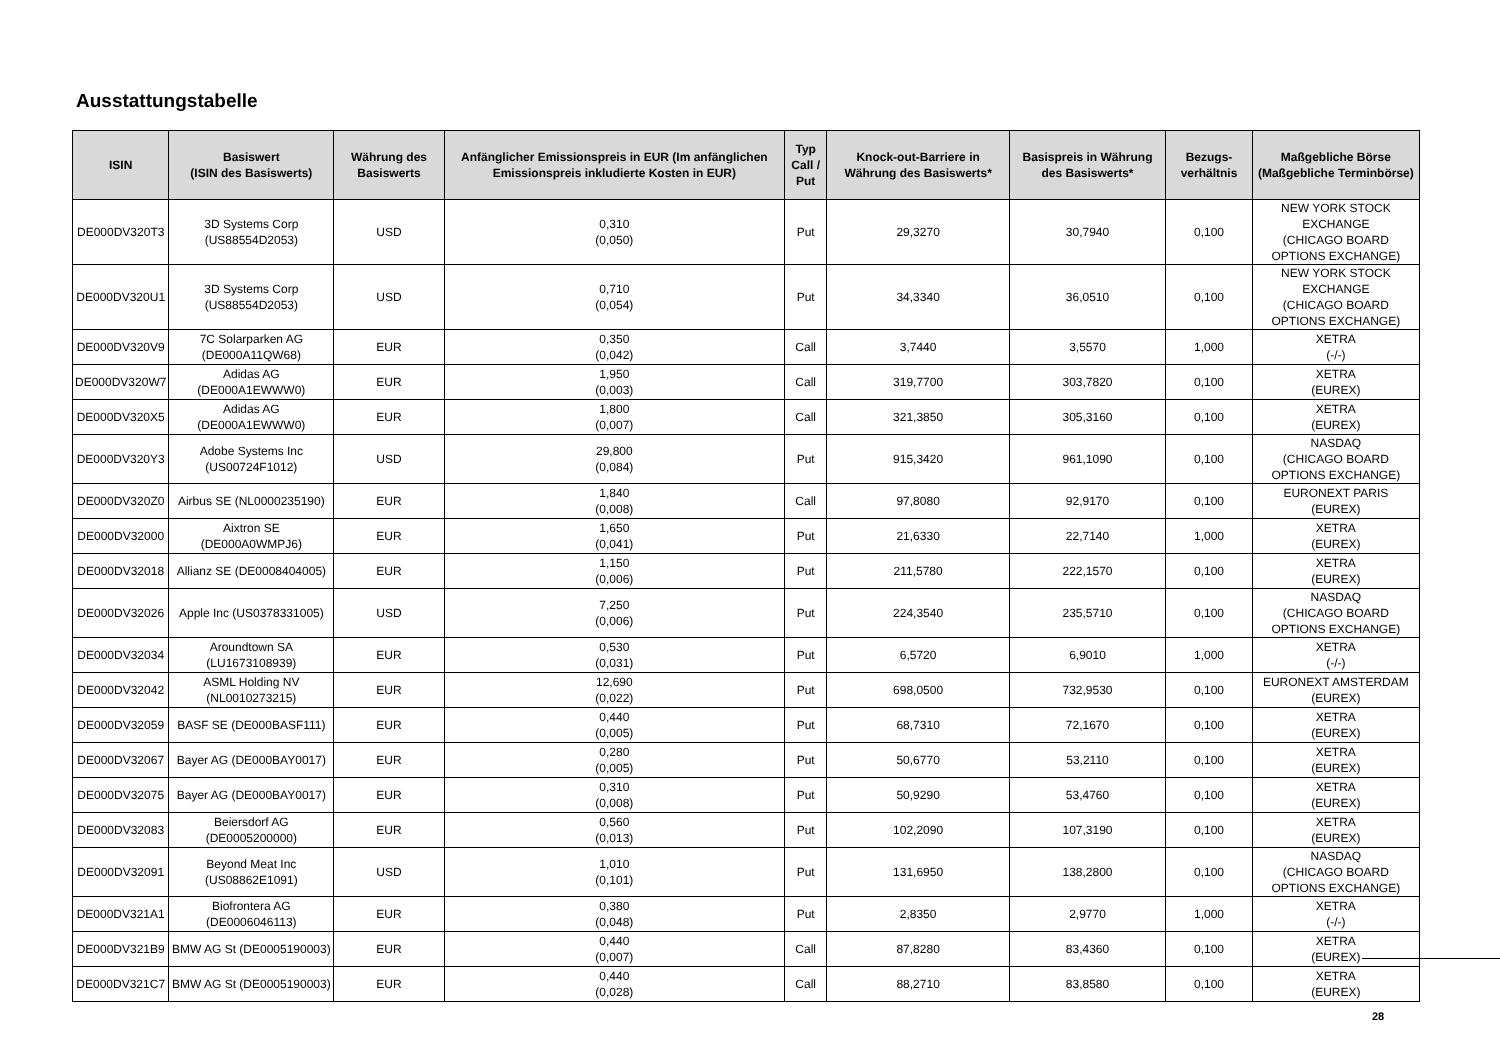Ausstattungstabelle
| ISIN | Basiswert (ISIN des Basiswerts) | Währung des Basiswerts | Anfänglicher Emissionspreis in EUR (Im anfänglichen Emissionspreis inkludierte Kosten in EUR) | Typ Call / Put | Knock-out-Barriere in Währung des Basiswerts* | Basispreis in Währung des Basiswerts* | Bezugs-verhältnis | Maßgebliche Börse (Maßgebliche Terminbörse) |
| --- | --- | --- | --- | --- | --- | --- | --- | --- |
| DE000DV320T3 | 3D Systems Corp (US88554D2053) | USD | 0,310 (0,050) | Put | 29,3270 | 30,7940 | 0,100 | NEW YORK STOCK EXCHANGE (CHICAGO BOARD OPTIONS EXCHANGE) |
| DE000DV320U1 | 3D Systems Corp (US88554D2053) | USD | 0,710 (0,054) | Put | 34,3340 | 36,0510 | 0,100 | NEW YORK STOCK EXCHANGE (CHICAGO BOARD OPTIONS EXCHANGE) |
| DE000DV320V9 | 7C Solarparken AG (DE000A11QW68) | EUR | 0,350 (0,042) | Call | 3,7440 | 3,5570 | 1,000 | XETRA (-/-) |
| DE000DV320W7 | Adidas AG (DE000A1EWWW0) | EUR | 1,950 (0,003) | Call | 319,7700 | 303,7820 | 0,100 | XETRA (EUREX) |
| DE000DV320X5 | Adidas AG (DE000A1EWWW0) | EUR | 1,800 (0,007) | Call | 321,3850 | 305,3160 | 0,100 | XETRA (EUREX) |
| DE000DV320Y3 | Adobe Systems Inc (US00724F1012) | USD | 29,800 (0,084) | Put | 915,3420 | 961,1090 | 0,100 | NASDAQ (CHICAGO BOARD OPTIONS EXCHANGE) |
| DE000DV320Z0 | Airbus SE (NL0000235190) | EUR | 1,840 (0,008) | Call | 97,8080 | 92,9170 | 0,100 | EURONEXT PARIS (EUREX) |
| DE000DV32000 | Aixtron SE (DE000A0WMPJ6) | EUR | 1,650 (0,041) | Put | 21,6330 | 22,7140 | 1,000 | XETRA (EUREX) |
| DE000DV32018 | Allianz SE (DE0008404005) | EUR | 1,150 (0,006) | Put | 211,5780 | 222,1570 | 0,100 | XETRA (EUREX) |
| DE000DV32026 | Apple Inc (US0378331005) | USD | 7,250 (0,006) | Put | 224,3540 | 235,5710 | 0,100 | NASDAQ (CHICAGO BOARD OPTIONS EXCHANGE) |
| DE000DV32034 | Aroundtown SA (LU1673108939) | EUR | 0,530 (0,031) | Put | 6,5720 | 6,9010 | 1,000 | XETRA (-/-) |
| DE000DV32042 | ASML Holding NV (NL0010273215) | EUR | 12,690 (0,022) | Put | 698,0500 | 732,9530 | 0,100 | EURONEXT AMSTERDAM (EUREX) |
| DE000DV32059 | BASF SE (DE000BASF111) | EUR | 0,440 (0,005) | Put | 68,7310 | 72,1670 | 0,100 | XETRA (EUREX) |
| DE000DV32067 | Bayer AG (DE000BAY0017) | EUR | 0,280 (0,005) | Put | 50,6770 | 53,2110 | 0,100 | XETRA (EUREX) |
| DE000DV32075 | Bayer AG (DE000BAY0017) | EUR | 0,310 (0,008) | Put | 50,9290 | 53,4760 | 0,100 | XETRA (EUREX) |
| DE000DV32083 | Beiersdorf AG (DE0005200000) | EUR | 0,560 (0,013) | Put | 102,2090 | 107,3190 | 0,100 | XETRA (EUREX) |
| DE000DV32091 | Beyond Meat Inc (US08862E1091) | USD | 1,010 (0,101) | Put | 131,6950 | 138,2800 | 0,100 | NASDAQ (CHICAGO BOARD OPTIONS EXCHANGE) |
| DE000DV321A1 | Biofrontera AG (DE0006046113) | EUR | 0,380 (0,048) | Put | 2,8350 | 2,9770 | 1,000 | XETRA (-/-) |
| DE000DV321B9 | BMW AG St (DE0005190003) | EUR | 0,440 (0,007) | Call | 87,8280 | 83,4360 | 0,100 | XETRA (EUREX) |
| DE000DV321C7 | BMW AG St (DE0005190003) | EUR | 0,440 (0,028) | Call | 88,2710 | 83,8580 | 0,100 | XETRA (EUREX) |
28